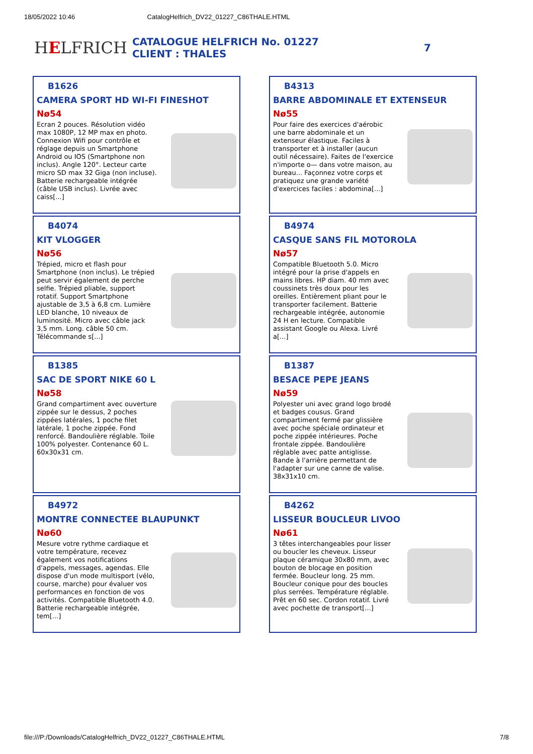18/05/2022 10:46 CatalogHelfrich_DV22_01227_C86THALE.HTML
HELFRICH
CATALOGUE HELFRICH No. 01227
CLIENT : THALES
7
B1626
CAMERA SPORT HD WI-FI FINESHOT
Nø54
Ecran 2 pouces. Résolution vidéo max 1080P, 12 MP max en photo. Connexion Wifi pour contrôle et réglage depuis un Smartphone Android ou IOS (Smartphone non inclus). Angle 120°. Lecteur carte micro SD max 32 Giga (non incluse). Batterie rechargeable intégrée (câble USB inclus). Livrée avec caiss[...]
B4313
BARRE ABDOMINALE ET EXTENSEUR
Nø55
Pour faire des exercices d'aérobic une barre abdominale et un extenseur élastique. Faciles à transporter et à installer (aucun outil nécessaire). Faites de l'exercice n'importe o— dans votre maison, au bureau... Façonnez votre corps et pratiquez une grande variété d'exercices faciles : abdomina[...]
B4074
KIT VLOGGER
Nø56
Trépied, micro et flash pour Smartphone (non inclus). Le trépied peut servir également de perche selfie. Trépied pliable, support rotatif. Support Smartphone ajustable de 3,5 à 6,8 cm. Lumière LED blanche, 10 niveaux de luminosité. Micro avec câble jack 3,5 mm. Long. câble 50 cm. Télécommande s[...]
B4974
CASQUE SANS FIL MOTOROLA
Nø57
Compatible Bluetooth 5.0. Micro intégré pour la prise d'appels en mains libres. HP diam. 40 mm avec coussinets très doux pour les oreilles. Entièrement pliant pour le transporter facilement. Batterie rechargeable intégrée, autonomie 24 H en lecture. Compatible assistant Google ou Alexa. Livré a[...]
B1385
SAC DE SPORT NIKE 60 L
Nø58
Grand compartiment avec ouverture zippée sur le dessus, 2 poches zippées latérales, 1 poche filet latérale, 1 poche zippée. Fond renforcé. Bandoulière réglable. Toile 100% polyester. Contenance 60 L. 60x30x31 cm.
B1387
BESACE PEPE JEANS
Nø59
Polyester uni avec grand logo brodé et badges cousus. Grand compartiment fermé par glissière avec poche spéciale ordinateur et poche zippée intérieures. Poche frontale zippée. Bandoulière réglable avec patte antiglisse. Bande à l'arrière permettant de l'adapter sur une canne de valise. 38x31x10 cm.
B4972
MONTRE CONNECTEE BLAUPUNKT
Nø60
Mesure votre rythme cardiaque et votre température, recevez également vos notifications d'appels, messages, agendas. Elle dispose d'un mode multisport (vélo, course, marche) pour évaluer vos performances en fonction de vos activités. Compatible Bluetooth 4.0. Batterie rechargeable intégrée, tem[...]
B4262
LISSEUR BOUCLEUR LIVOO
Nø61
3 têtes interchangeables pour lisser ou boucler les cheveux. Lisseur plaque céramique 30x80 mm, avec bouton de blocage en position fermée. Boucleur long. 25 mm. Boucleur conique pour des boucles plus serrées. Température réglable. Prêt en 60 sec. Cordon rotatif. Livré avec pochette de transport[...]
file:///P:/Downloads/CatalogHelfrich_DV22_01227_C86THALE.HTML 7/8